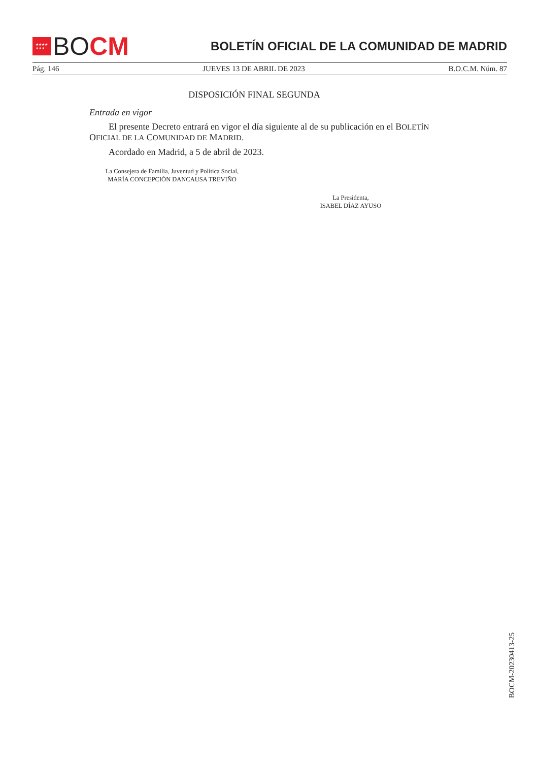★★★★
★★★
BO CM
BOLETÍN OFICIAL DE LA COMUNIDAD DE MADRID
Pág. 146 JUEVES 13 DE ABRIL DE 2023 B.O.C.M. Núm. 87
DISPOSICIÓN FINAL SEGUNDA
Entrada en vigor
El presente Decreto entrará en vigor el día siguiente al de su publicación en el BOLETÍN OFICIAL DE LA COMUNIDAD DE MADRID.
Acordado en Madrid, a 5 de abril de 2023.
La Consejera de Familia, Juventud y Política Social,
MARÍA CONCEPCIÓN DANCAUSA TREVIÑO
La Presidenta,
ISABEL DÍAZ AYUSO
BOCM-20230413-25